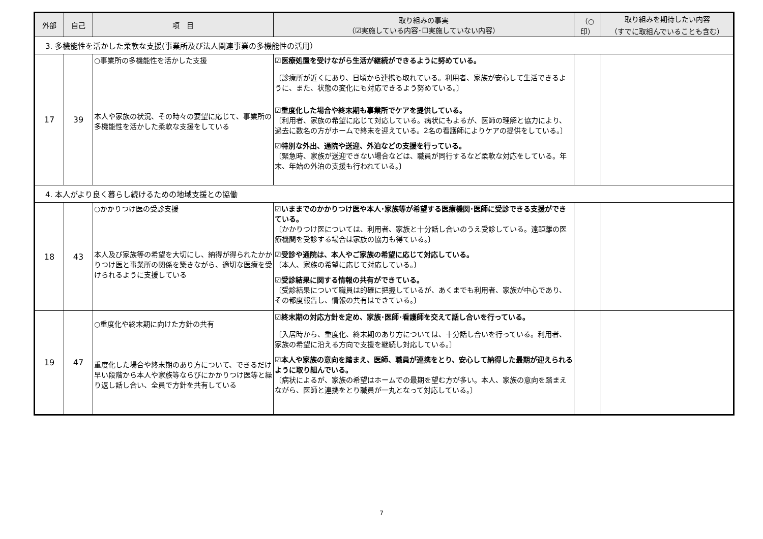| 外部 | 自己 | 項 目 | 取り組みの事実 （☑実施している内容･☐実施していない内容） | （○ 印） | 取り組みを期待したい内容 （すでに取組んでいることも含む） |
| --- | --- | --- | --- | --- | --- |
| 3. 多機能性を活かした柔軟な支援(事業所及び法人関連事業の多機能性の活用） | | | | | |
| 17 | 39 | ○事業所の多機能性を活かした支援 本人や家族の状況、その時々の要望に応じて、事業所の多機能性を活かした柔軟な支援をしている | ☑医療処置を受けながら生活が継続ができるように努めている。 〔診療所が近くにあり、日頃から連携も取れている。利用者、家族が安心して生活できるように、また、状態の変化にも対応できるよう努めている。〕 ☑重度化した場合や終末期も事業所でケアを提供している。 〔利用者、家族の希望に応じて対応している。病状にもよるが、医師の理解と協力により、過去に数名の方がホームで終末を迎えている。2名の看護師によりケアの提供をしている。〕 ☑特別な外出、通院や送迎、外泊などの支援を行っている。 〔緊急時、家族が送迎できない場合などは、職員が同行するなど柔軟な対応をしている。年末、年始の外泊の支援も行われている。〕 | | |
| 4. 本人がより良く暮らし続けるための地域支援との協働 | | | | | |
| 18 | 43 | ○かかりつけ医の受診支援 本人及び家族等の希望を大切にし、納得が得られたかかりつけ医と事業所の関係を築きながら、適切な医療を受けられるように支援している | ☑いままでのかかりつけ医や本人･家族等が希望する医療機関･医師に受診できる支援ができている。 〔かかりつけ医については、利用者、家族と十分話し合いのうえ受診している。遠距離の医療機関を受診する場合は家族の協力も得ている。〕 ☑受診や通院は、本人やご家族の希望に応じて対応している。 〔本人、家族の希望に応じて対応している。〕 ☑受診結果に関する情報の共有ができている。 〔受診結果について職員は的確に把握しているが、あくまでも利用者、家族が中心であり、その都度報告し、情報の共有はできている。〕 | | |
| 19 | 47 | ○重度化や終末期に向けた方針の共有 重度化した場合や終末期のあり方について、できるだけ早い段階から本人や家族等ならびにかかりつけ医等と繰り返し話し合い、全員で方針を共有している | ☑終末期の対応方針を定め、家族･医師･看護師を交えて話し合いを行っている。 〔入居時から、重度化、終末期のあり方については、十分話し合いを行っている。利用者、家族の希望に沿える方向で支援を継続し対応している。〕 ☑本人や家族の意向を踏まえ、医師、職員が連携をとり、安心して納得した最期が迎えられるように取り組んでいる。 〔病状によるが、家族の希望はホームでの最期を望む方が多い。本人、家族の意向を踏まえながら、医師と連携をとり職員が一丸となって対応している。〕 | | |
7